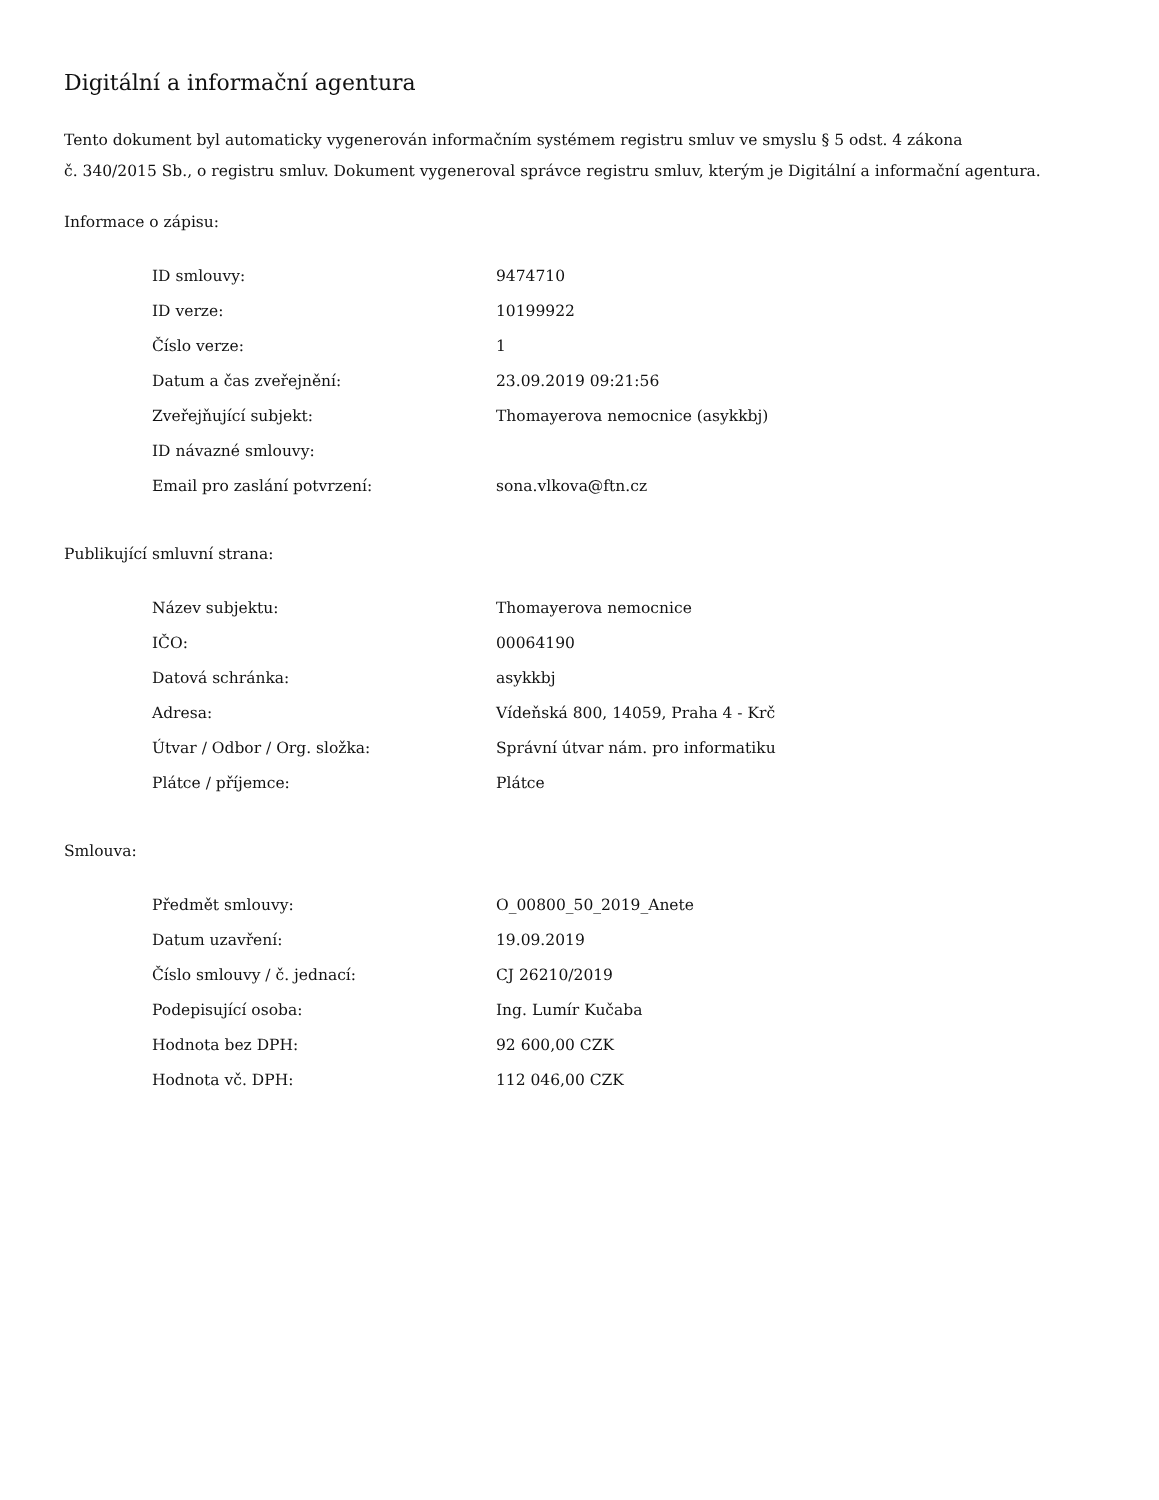Digitální a informační agentura
Tento dokument byl automaticky vygenerován informačním systémem registru smluv ve smyslu § 5 odst. 4 zákona
č. 340/2015 Sb., o registru smluv. Dokument vygeneroval správce registru smluv, kterým je Digitální a informační agentura.
Informace o zápisu:
| ID smlouvy: | 9474710 |
| ID verze: | 10199922 |
| Číslo verze: | 1 |
| Datum a čas zveřejnění: | 23.09.2019 09:21:56 |
| Zveřejňující subjekt: | Thomayerova nemocnice (asykkbj) |
| ID návazné smlouvy: | |
| Email pro zaslání potvrzení: | sona.vlkova@ftn.cz |
Publikující smluvní strana:
| Název subjektu: | Thomayerova nemocnice |
| IČO: | 00064190 |
| Datová schránka: | asykkbj |
| Adresa: | Vídeňská 800, 14059, Praha 4 - Krč |
| Útvar / Odbor / Org. složka: | Správní útvar nám. pro informatiku |
| Plátce / příjemce: | Plátce |
Smlouva:
| Předmět smlouvy: | O_00800_50_2019_Anete |
| Datum uzavření: | 19.09.2019 |
| Číslo smlouvy / č. jednací: | CJ 26210/2019 |
| Podepisující osoba: | Ing. Lumír Kučaba |
| Hodnota bez DPH: | 92 600,00 CZK |
| Hodnota vč. DPH: | 112 046,00 CZK |